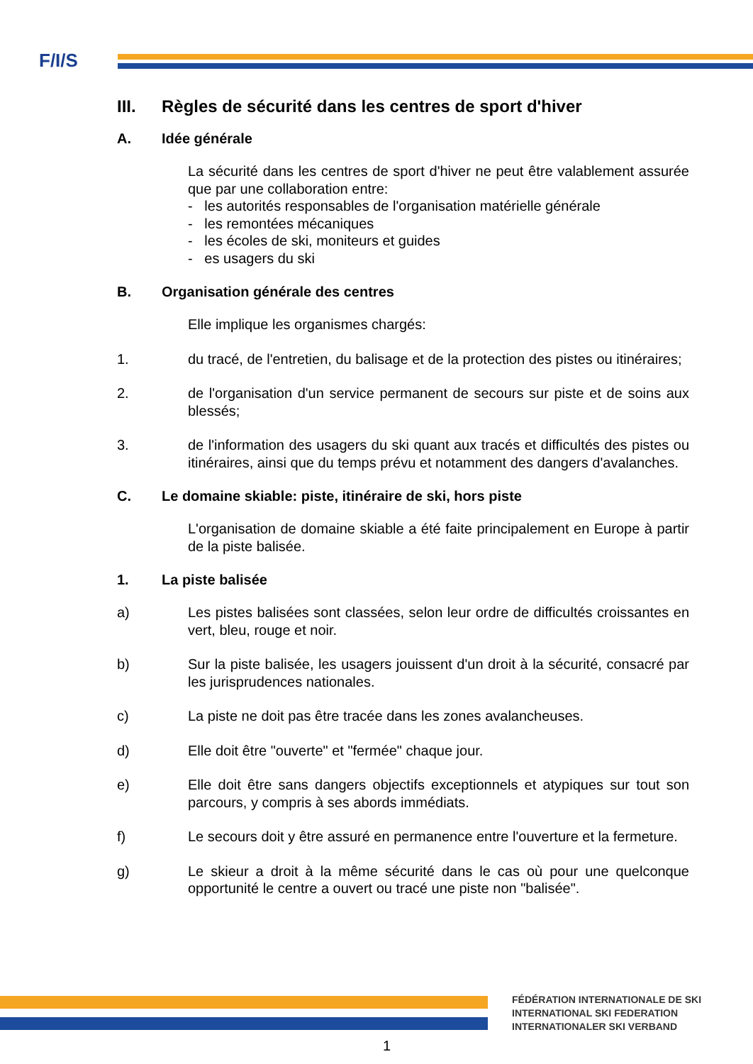F/I/S
III. Règles de sécurité dans les centres de sport d'hiver
A. Idée générale
La sécurité dans les centres de sport d'hiver ne peut être valablement assurée que par une collaboration entre:
- les autorités responsables de l'organisation matérielle générale
- les remontées mécaniques
- les écoles de ski, moniteurs et guides
- es usagers du ski
B. Organisation générale des centres
Elle implique les organismes chargés:
1. du tracé, de l'entretien, du balisage et de la protection des pistes ou itinéraires;
2. de l'organisation d'un service permanent de secours sur piste et de soins aux blessés;
3. de l'information des usagers du ski quant aux tracés et difficultés des pistes ou itinéraires, ainsi que du temps prévu et notamment des dangers d'avalanches.
C. Le domaine skiable: piste, itinéraire de ski, hors piste
L'organisation de domaine skiable a été faite principalement en Europe à partir de la piste balisée.
1. La piste balisée
a) Les pistes balisées sont classées, selon leur ordre de difficultés croissantes en vert, bleu, rouge et noir.
b) Sur la piste balisée, les usagers jouissent d'un droit à la sécurité, consacré par les jurisprudences nationales.
c) La piste ne doit pas être tracée dans les zones avalancheuses.
d) Elle doit être "ouverte" et "fermée" chaque jour.
e) Elle doit être sans dangers objectifs exceptionnels et atypiques sur tout son parcours, y compris à ses abords immédiats.
f) Le secours doit y être assuré en permanence entre l'ouverture et la fermeture.
g) Le skieur a droit à la même sécurité dans le cas où pour une quelconque opportunité le centre a ouvert ou tracé une piste non "balisée".
FÉDÉRATION INTERNATIONALE DE SKI
INTERNATIONAL SKI FEDERATION
INTERNATIONALER SKI VERBAND
1